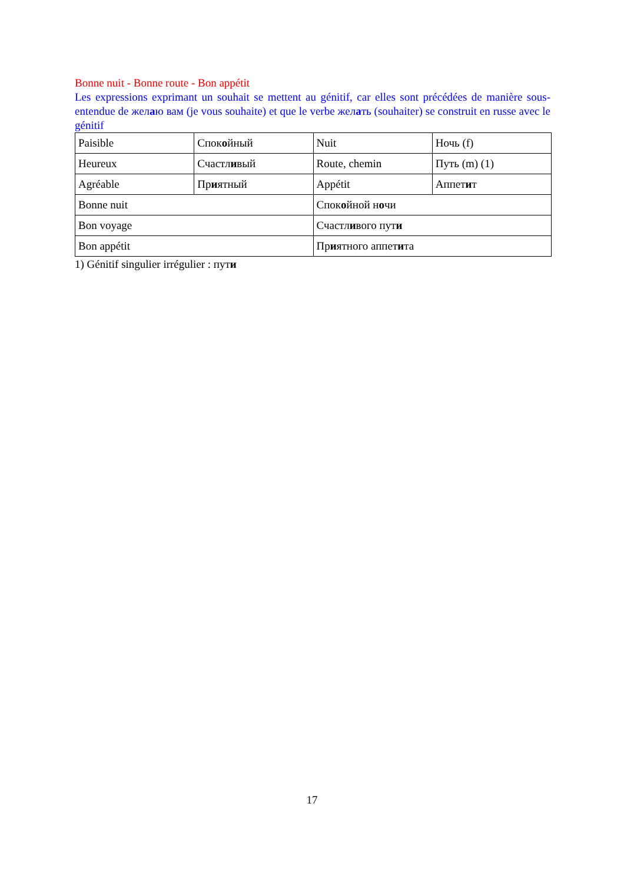Bonne nuit - Bonne route - Bon appétit
Les expressions exprimant un souhait se mettent au génitif, car elles sont précédées de manière sous-entendue de желаю вам (je vous souhaite) et que le verbe желать (souhaiter) se construit en russe avec le génitif
| Paisible | Спок о йный | Nuit | Ночь (f) |
| Heureux | Счастл и вый | Route, chemin | Путь (m) (1) |
| Agréable | Пр и ятный | Appétit | Аппет и т |
| Bonne nuit | | Спок о йной н о чи | |
| Bon voyage | | Счастл и вого пут и | |
| Bon appétit | | Пр и ятного аппет и та | |
1) Génitif singulier irrégulier : пути
17